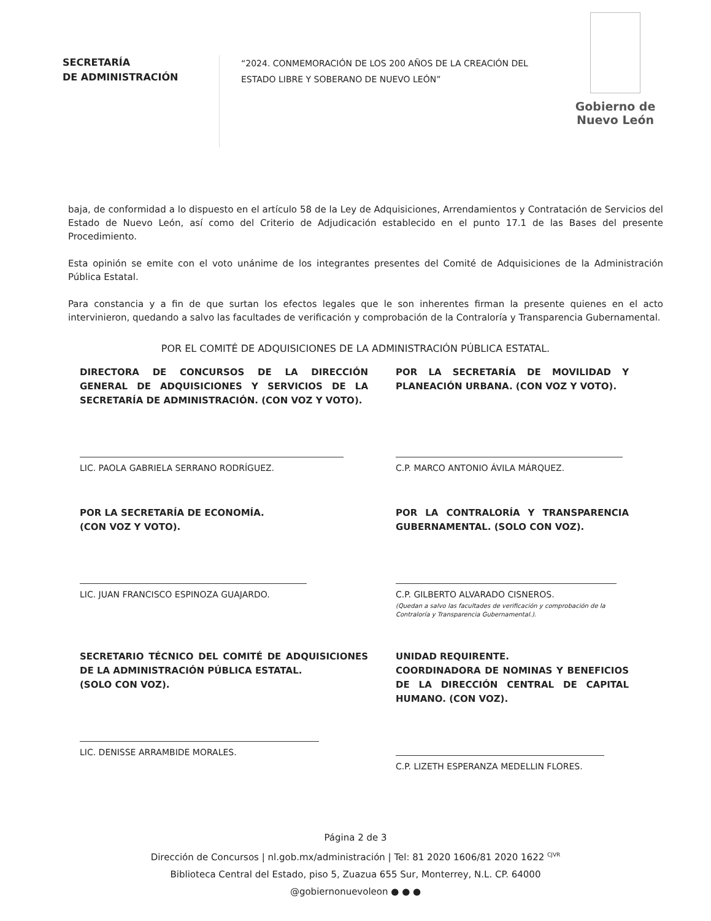SECRETARÍA
DE ADMINISTRACIÓN
“2024. CONMEMORACIÓN DE LOS 200 AÑOS DE LA CREACIÓN DEL ESTADO LIBRE Y SOBERANO DE NUEVO LEÓN”
Gobierno de
Nuevo León
baja, de conformidad a lo dispuesto en el artículo 58 de la Ley de Adquisiciones, Arrendamientos y Contratación de Servicios del Estado de Nuevo León, así como del Criterio de Adjudicación establecido en el punto 17.1 de las Bases del presente Procedimiento.
Esta opinión se emite con el voto unánime de los integrantes presentes del Comité de Adquisiciones de la Administración Pública Estatal.
Para constancia y a fin de que surtan los efectos legales que le son inherentes firman la presente quienes en el acto intervinieron, quedando a salvo las facultades de verificación y comprobación de la Contraloría y Transparencia Gubernamental.
POR EL COMITÉ DE ADQUISICIONES DE LA ADMINISTRACIÓN PÚBLICA ESTATAL.
DIRECTORA DE CONCURSOS DE LA DIRECCIÓN GENERAL DE ADQUISICIONES Y SERVICIOS DE LA SECRETARÍA DE ADMINISTRACIÓN. (CON VOZ Y VOTO).
LIC. PAOLA GABRIELA SERRANO RODRÍGUEZ.
POR LA SECRETARÍA DE MOVILIDAD Y PLANEACIÓN URBANA. (CON VOZ Y VOTO).
C.P. MARCO ANTONIO ÁVILA MÁRQUEZ.
POR LA SECRETARÍA DE ECONOMÍA.
(CON VOZ Y VOTO).
LIC. JUAN FRANCISCO ESPINOZA GUAJARDO.
POR LA CONTRALORÍA Y TRANSPARENCIA GUBERNAMENTAL. (SOLO CON VOZ).
C.P. GILBERTO ALVARADO CISNEROS.
(Quedan a salvo las facultades de verificación y comprobación de la Contraloría y Transparencia Gubernamental.).
SECRETARIO TÉCNICO DEL COMITÉ DE ADQUISICIONES DE LA ADMINISTRACIÓN PÚBLICA ESTATAL.
(SOLO CON VOZ).
LIC. DENISSE ARRAMBIDE MORALES.
UNIDAD REQUIRENTE.
COORDINADORA DE NOMINAS Y BENEFICIOS DE LA DIRECCIÓN CENTRAL DE CAPITAL HUMANO. (CON VOZ).
C.P. LIZETH ESPERANZA MEDELLIN FLORES.
Página 2 de 3
Dirección de Concursos | nl.gob.mx/administración | Tel: 81 2020 1606/81 2020 1622 <sup>CJVR</sup>
Biblioteca Central del Estado, piso 5, Zuazua 655 Sur, Monterrey, N.L. CP. 64000
@gobiernonuevoleon ● ● ●